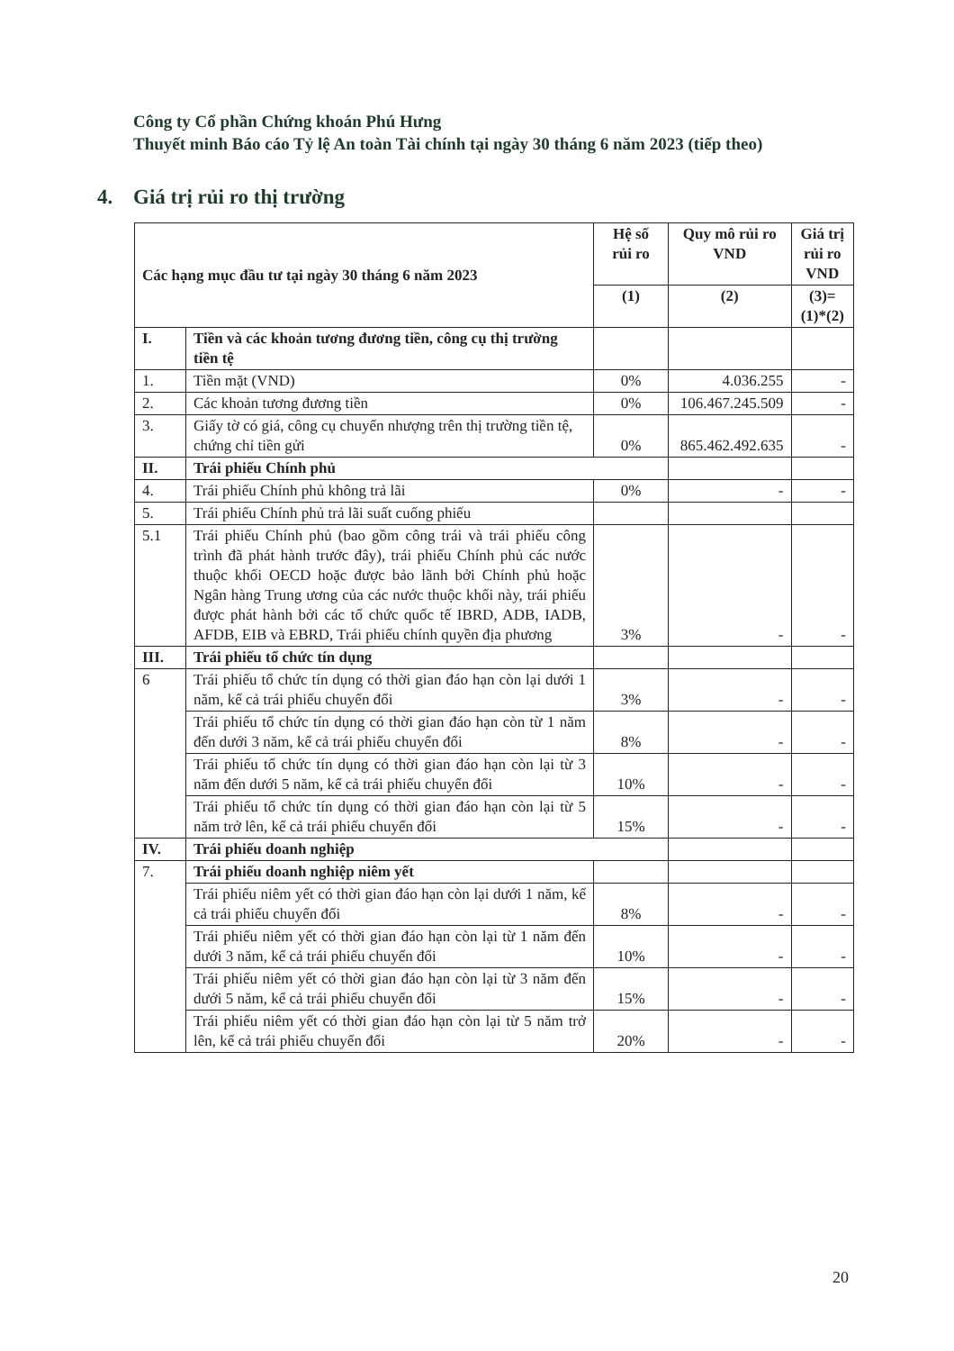Công ty Cổ phần Chứng khoán Phú Hưng
Thuyết minh Báo cáo Tỷ lệ An toàn Tài chính tại ngày 30 tháng 6 năm 2023 (tiếp theo)
4. Giá trị rủi ro thị trường
| Các hạng mục đầu tư tại ngày 30 tháng 6 năm 2023 | | Hệ số rủi ro | Quy mô rủi ro VND | Giá trị rủi ro VND |
| --- | --- | --- | --- | --- |
| | | (1) | (2) | (3)=(1)*(2) |
| I. | Tiền và các khoản tương đương tiền, công cụ thị trường tiền tệ | | | |
| 1. | Tiền mặt (VND) | 0% | 4.036.255 | - |
| 2. | Các khoản tương đương tiền | 0% | 106.467.245.509 | - |
| 3. | Giấy tờ có giá, công cụ chuyển nhượng trên thị trường tiền tệ, chứng chỉ tiền gửi | 0% | 865.462.492.635 | - |
| II. | Trái phiếu Chính phủ | | | |
| 4. | Trái phiếu Chính phủ không trả lãi | 0% | - | - |
| 5. | Trái phiếu Chính phủ trả lãi suất cuống phiếu | | | |
| 5.1 | Trái phiếu Chính phủ (bao gồm công trái và trái phiếu công trình đã phát hành trước đây), trái phiếu Chính phủ các nước thuộc khối OECD hoặc được bảo lãnh bởi Chính phủ hoặc Ngân hàng Trung ương của các nước thuộc khối này, trái phiếu được phát hành bởi các tổ chức quốc tế IBRD, ADB, IADB, AFDB, EIB và EBRD, Trái phiếu chính quyền địa phương | 3% | - | - |
| III. | Trái phiếu tổ chức tín dụng | | | |
| 6 | Trái phiếu tổ chức tín dụng có thời gian đáo hạn còn lại dưới 1 năm, kể cả trái phiếu chuyển đổi | 3% | - | - |
| | Trái phiếu tổ chức tín dụng có thời gian đáo hạn còn từ 1 năm đến dưới 3 năm, kể cả trái phiếu chuyển đổi | 8% | - | - |
| | Trái phiếu tổ chức tín dụng có thời gian đáo hạn còn lại từ 3 năm đến dưới 5 năm, kể cả trái phiếu chuyển đổi | 10% | - | - |
| | Trái phiếu tổ chức tín dụng có thời gian đáo hạn còn lại từ 5 năm trở lên, kể cả trái phiếu chuyển đổi | 15% | - | - |
| IV. | Trái phiếu doanh nghiệp | | | |
| 7. | Trái phiếu doanh nghiệp niêm yết | | | |
| | Trái phiếu niêm yết có thời gian đáo hạn còn lại dưới 1 năm, kể cả trái phiếu chuyển đổi | 8% | - | - |
| | Trái phiếu niêm yết có thời gian đáo hạn còn lại từ 1 năm đến dưới 3 năm, kể cả trái phiếu chuyển đổi | 10% | - | - |
| | Trái phiếu niêm yết có thời gian đáo hạn còn lại từ 3 năm đến dưới 5 năm, kể cả trái phiếu chuyển đổi | 15% | - | - |
| | Trái phiếu niêm yết có thời gian đáo hạn còn lại từ 5 năm trở lên, kể cả trái phiếu chuyển đổi | 20% | - | - |
20